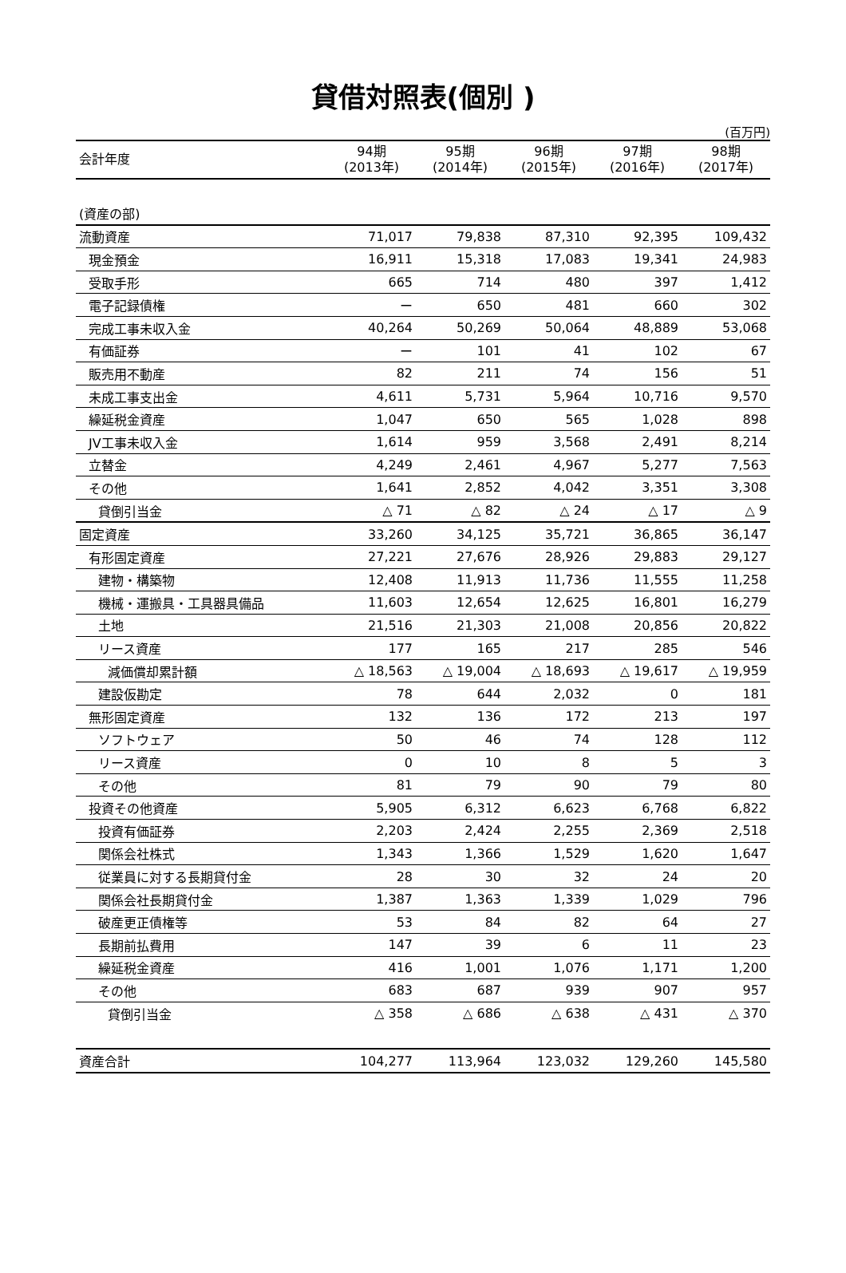貸借対照表(個別 )
(百万円)
| 会計年度 | 94期 (2013年) | 95期 (2014年) | 96期 (2015年) | 97期 (2016年) | 98期 (2017年) |
| --- | --- | --- | --- | --- | --- |
| (資産の部) | | | | | |
| 流動資産 | 71,017 | 79,838 | 87,310 | 92,395 | 109,432 |
| 現金預金 | 16,911 | 15,318 | 17,083 | 19,341 | 24,983 |
| 受取手形 | 665 | 714 | 480 | 397 | 1,412 |
| 電子記録債権 | ー | 650 | 481 | 660 | 302 |
| 完成工事未収入金 | 40,264 | 50,269 | 50,064 | 48,889 | 53,068 |
| 有価証券 | ー | 101 | 41 | 102 | 67 |
| 販売用不動産 | 82 | 211 | 74 | 156 | 51 |
| 未成工事支出金 | 4,611 | 5,731 | 5,964 | 10,716 | 9,570 |
| 繰延税金資産 | 1,047 | 650 | 565 | 1,028 | 898 |
| JV工事未収入金 | 1,614 | 959 | 3,568 | 2,491 | 8,214 |
| 立替金 | 4,249 | 2,461 | 4,967 | 5,277 | 7,563 |
| その他 | 1,641 | 2,852 | 4,042 | 3,351 | 3,308 |
| 貸倒引当金 | △ 71 | △ 82 | △ 24 | △ 17 | △ 9 |
| 固定資産 | 33,260 | 34,125 | 35,721 | 36,865 | 36,147 |
| 有形固定資産 | 27,221 | 27,676 | 28,926 | 29,883 | 29,127 |
| 建物・構築物 | 12,408 | 11,913 | 11,736 | 11,555 | 11,258 |
| 機械・運搬具・工具器具備品 | 11,603 | 12,654 | 12,625 | 16,801 | 16,279 |
| 土地 | 21,516 | 21,303 | 21,008 | 20,856 | 20,822 |
| リース資産 | 177 | 165 | 217 | 285 | 546 |
| 減価償却累計額 | △ 18,563 | △ 19,004 | △ 18,693 | △ 19,617 | △ 19,959 |
| 建設仮勘定 | 78 | 644 | 2,032 | 0 | 181 |
| 無形固定資産 | 132 | 136 | 172 | 213 | 197 |
| ソフトウェア | 50 | 46 | 74 | 128 | 112 |
| リース資産 | 0 | 10 | 8 | 5 | 3 |
| その他 | 81 | 79 | 90 | 79 | 80 |
| 投資その他資産 | 5,905 | 6,312 | 6,623 | 6,768 | 6,822 |
| 投資有価証券 | 2,203 | 2,424 | 2,255 | 2,369 | 2,518 |
| 関係会社株式 | 1,343 | 1,366 | 1,529 | 1,620 | 1,647 |
| 従業員に対する長期貸付金 | 28 | 30 | 32 | 24 | 20 |
| 関係会社長期貸付金 | 1,387 | 1,363 | 1,339 | 1,029 | 796 |
| 破産更正債権等 | 53 | 84 | 82 | 64 | 27 |
| 長期前払費用 | 147 | 39 | 6 | 11 | 23 |
| 繰延税金資産 | 416 | 1,001 | 1,076 | 1,171 | 1,200 |
| その他 | 683 | 687 | 939 | 907 | 957 |
| 貸倒引当金 | △ 358 | △ 686 | △ 638 | △ 431 | △ 370 |
| 資産合計 | 104,277 | 113,964 | 123,032 | 129,260 | 145,580 |